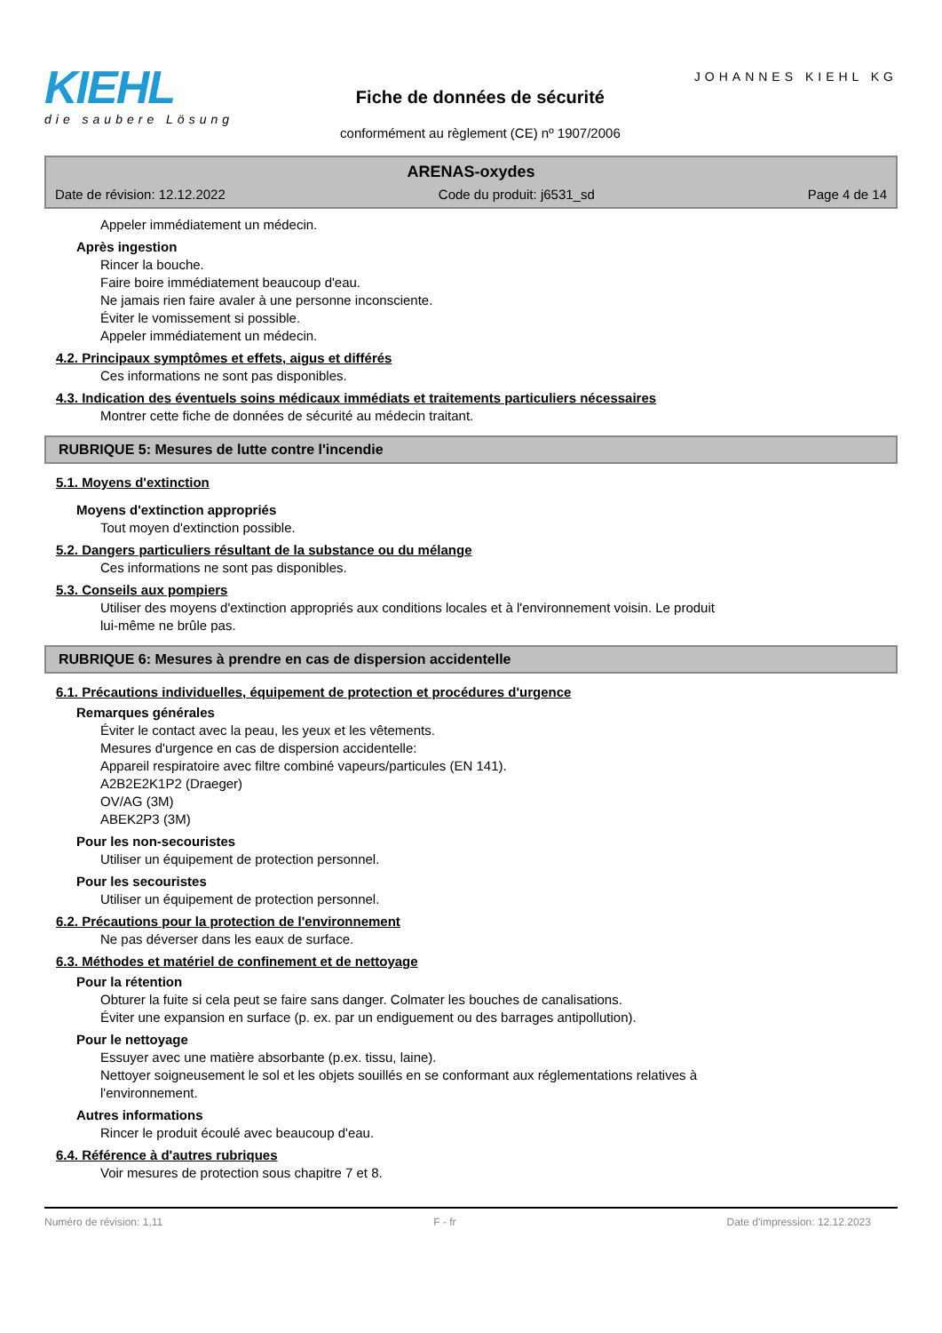KIEHL
die saubere Lösung
Fiche de données de sécurité
conformément au règlement (CE) nº 1907/2006
JOHANNES KIEHL KG
ARENAS-oxydes
Date de révision: 12.12.2022 Code du produit: j6531_sd Page 4 de 14
Appeler immédiatement un médecin.
Après ingestion
Rincer la bouche.
Faire boire immédiatement beaucoup d'eau.
Ne jamais rien faire avaler à une personne inconsciente.
Éviter le vomissement si possible.
Appeler immédiatement un médecin.
4.2. Principaux symptômes et effets, aigus et différés
Ces informations ne sont pas disponibles.
4.3. Indication des éventuels soins médicaux immédiats et traitements particuliers nécessaires
Montrer cette fiche de données de sécurité au médecin traitant.
RUBRIQUE 5: Mesures de lutte contre l'incendie
5.1. Moyens d'extinction
Moyens d'extinction appropriés
Tout moyen d'extinction possible.
5.2. Dangers particuliers résultant de la substance ou du mélange
Ces informations ne sont pas disponibles.
5.3. Conseils aux pompiers
Utiliser des moyens d'extinction appropriés aux conditions locales et à l'environnement voisin. Le produit
lui-même ne brûle pas.
RUBRIQUE 6: Mesures à prendre en cas de dispersion accidentelle
6.1. Précautions individuelles, équipement de protection et procédures d'urgence
Remarques générales
Éviter le contact avec la peau, les yeux et les vêtements.
Mesures d'urgence en cas de dispersion accidentelle:
Appareil respiratoire avec filtre combiné vapeurs/particules (EN 141).
A2B2E2K1P2 (Draeger)
OV/AG (3M)
ABEK2P3 (3M)
Pour les non-secouristes
Utiliser un équipement de protection personnel.
Pour les secouristes
Utiliser un équipement de protection personnel.
6.2. Précautions pour la protection de l'environnement
Ne pas déverser dans les eaux de surface.
6.3. Méthodes et matériel de confinement et de nettoyage
Pour la rétention
Obturer la fuite si cela peut se faire sans danger. Colmater les bouches de canalisations.
Éviter une expansion en surface (p. ex. par un endiguement ou des barrages antipollution).
Pour le nettoyage
Essuyer avec une matière absorbante (p.ex. tissu, laine).
Nettoyer soigneusement le sol et les objets souillés en se conformant aux réglementations relatives à
l'environnement.
Autres informations
Rincer le produit écoulé avec beaucoup d'eau.
6.4. Référence à d'autres rubriques
Voir mesures de protection sous chapitre 7 et 8.
Numéro de révision: 1,11 F - fr Date d'impression: 12.12.2023